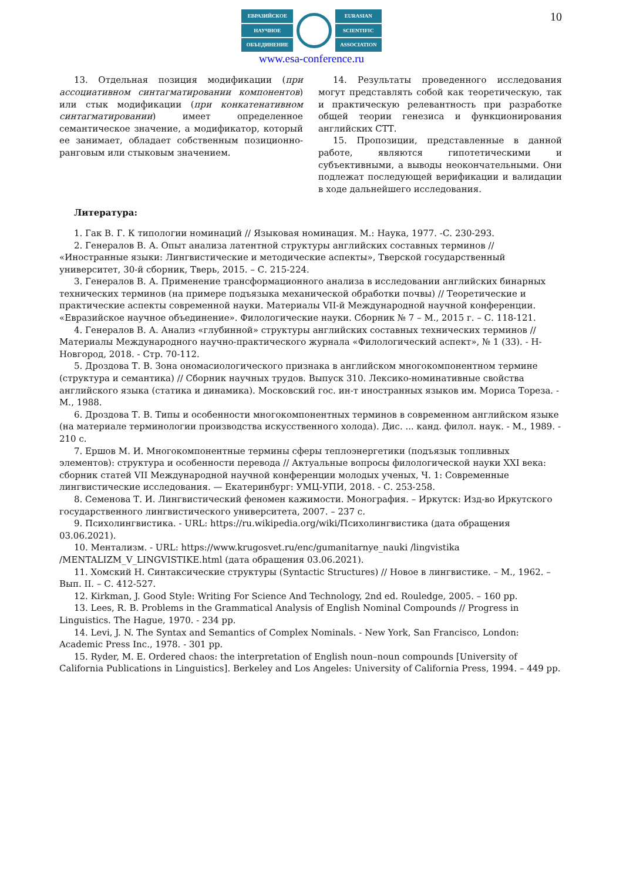10
ЕВРАЗИЙСКОЕ
НАУЧНОЕ
ОБЪЕДИНЕНИЕ
EURASIAN
SCIENTIFIC
ASSOCIATION
www.esa-conference.ru
13. Отдельная позиция модификации (при ассоциативном синтагматировании компонентов) или стык модификации (при конкатенативном синтагматировании) имеет определенное семантическое значение, а модификатор, который ее занимает, обладает собственным позиционно-ранговым или стыковым значением.
14. Результаты проведенного исследования могут представлять собой как теоретическую, так и практическую релевантность при разработке общей теории генезиса и функционирования английских СТТ.
15. Пропозиции, представленные в данной работе, являются гипотетическими и субъективными, а выводы неокончательными. Они подлежат последующей верификации и валидации в ходе дальнейшего исследования.
Литература:
1. Гак В. Г. К типологии номинаций // Языковая номинация. М.: Наука, 1977. -С. 230-293.
2. Генералов В. А. Опыт анализа латентной структуры английских составных терминов // «Иностранные языки: Лингвистические и методические аспекты», Тверской государственный университет, 30-й сборник, Тверь, 2015. – С. 215-224.
3. Генералов В. А. Применение трансформационного анализа в исследовании английских бинарных технических терминов (на примере подъязыка механической обработки почвы) // Теоретические и практические аспекты современной науки. Материалы VII-й Международной научной конференции. «Евразийское научное объединение». Филологические науки. Сборник № 7 – М., 2015 г. – С. 118-121.
4. Генералов В. А. Анализ «глубинной» структуры английских составных технических терминов // Материалы Международного научно-практического журнала «Филологический аспект», № 1 (33). - Н-Новгород, 2018. - Стр. 70-112.
5. Дроздова Т. В. Зона ономасиологического признака в английском многокомпонентном термине (структура и семантика) // Сборник научных трудов. Выпуск 310. Лексико-номинативные свойства английского языка (статика и динамика). Московский гос. ин-т иностранных языков им. Мориса Тореза. - М., 1988.
6. Дроздова Т. В. Типы и особенности многокомпонентных терминов в современном английском языке (на материале терминологии производства искусственного холода). Дис. ... канд. филол. наук. - М., 1989. - 210 с.
7. Ершов М. И. Многокомпонентные термины сферы теплоэнергетики (подъязык топливных элементов): структура и особенности перевода // Актуальные вопросы филологической науки XXI века: сборник статей VII Международной научной конференции молодых ученых, Ч. 1: Современные лингвистические исследования. — Екатеринбург: УМЦ-УПИ, 2018. - С. 253-258.
8. Семенова Т. И. Лингвистический феномен кажимости. Монография. – Иркутск: Изд-во Иркутского государственного лингвистического университета, 2007. – 237 с.
9. Психолингвистика. - URL: https://ru.wikipedia.org/wiki/Психолингвистика (дата обращения 03.06.2021).
10. Ментализм. - URL: https://www.krugosvet.ru/enc/gumanitarnye_nauki /lingvistika /MENTALIZM_V_LINGVISTIKE.html (дата обращения 03.06.2021).
11. Хомский Н. Синтаксические структуры (Syntactic Structures) // Новое в лингвистике. – М., 1962. – Вып. II. – С. 412-527.
12. Kirkman, J. Good Style: Writing For Science And Technology, 2nd ed. Rouledge, 2005. – 160 pp.
13. Lees, R. B. Problems in the Grammatical Analysis of English Nominal Compounds // Progress in Linguistics. The Hague, 1970. - 234 pp.
14. Levi, J. N. The Syntax and Semantics of Complex Nominals. - New York, San Francisco, London: Academic Press Inc., 1978. - 301 pp.
15. Ryder, M. E. Ordered chaos: the interpretation of English noun–noun compounds [University of California Publications in Linguistics]. Berkeley and Los Angeles: University of California Press, 1994. – 449 pp.